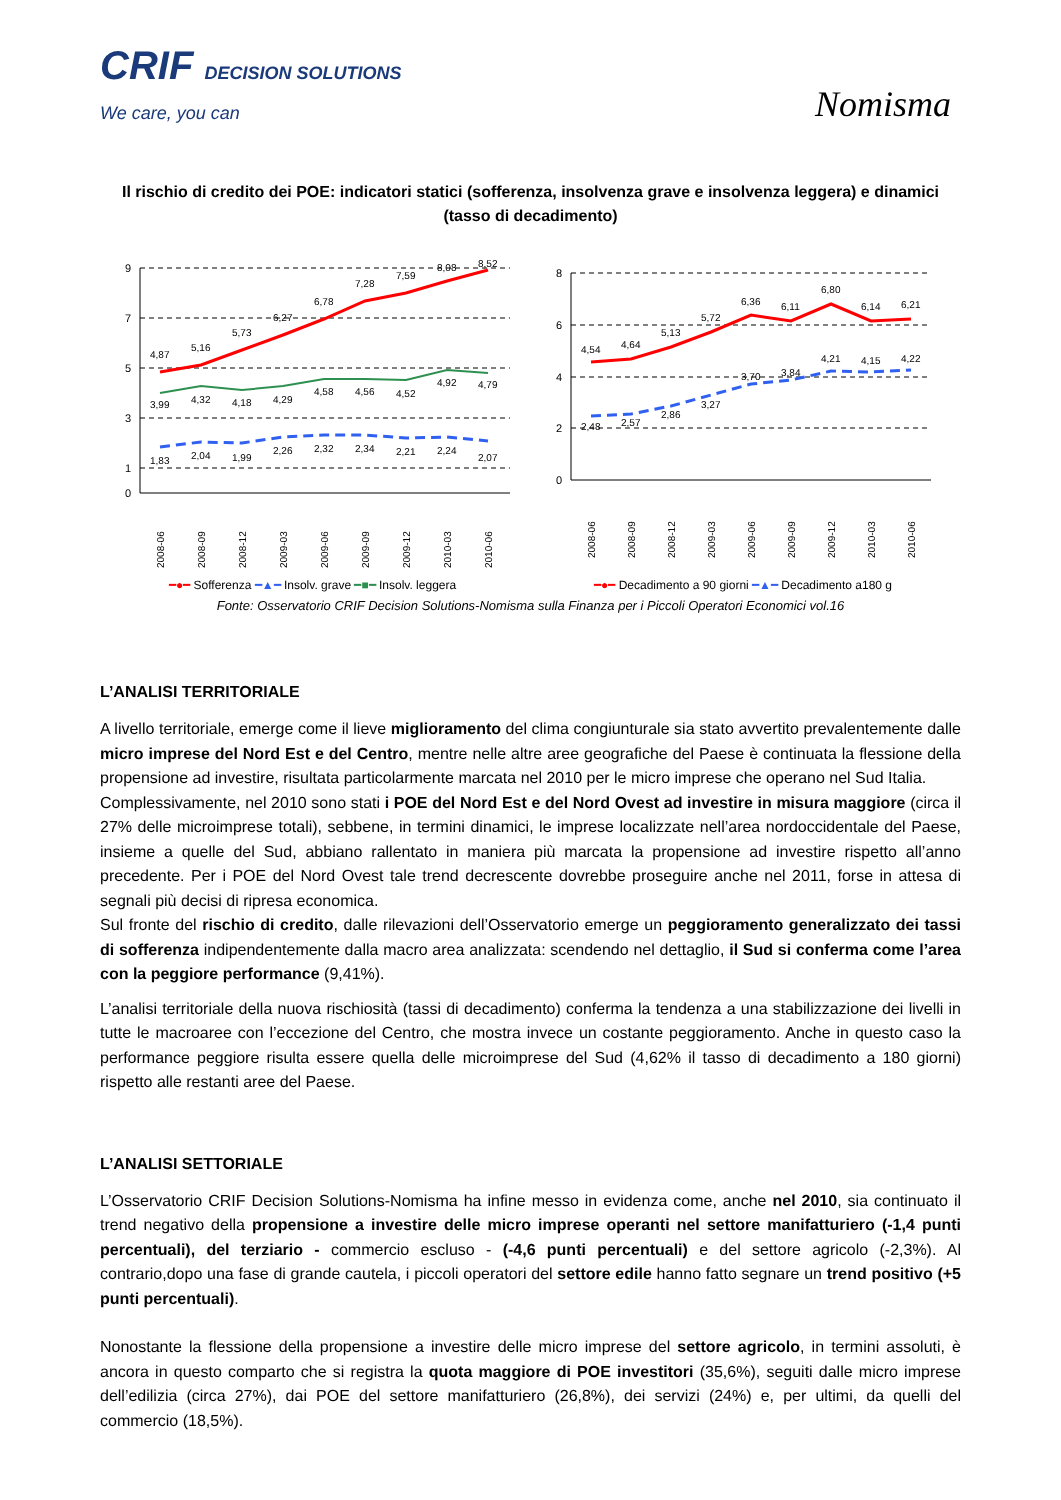CRIF DECISION SOLUTIONS
We care, you can
Nomisma
Il rischio di credito dei POE: indicatori statici (sofferenza, insolvenza grave e insolvenza leggera) e dinamici (tasso di decadimento)
9
7
5
3
1
0
4,87
5,16
5,73
6,27
6,78
7,28
7,59
8,08
8,52
3,99
4,32
4,18
4,29
4,58
4,56
4,52
4,92
4,79
1,83
2,04
1,99
2,26
2,32
2,34
2,21
2,24
2,07
2008-06
2008-09
2008-12
2009-03
2009-06
2009-09
2009-12
2010-03
2010-06
8
6
4
2
0
4,54
4,64
5,13
5,72
6,36
6,11
6,80
6,14
6,21
2,48
2,57
2,86
3,27
3,70
3,84
4,21
4,15
4,22
2008-06
2008-09
2008-12
2009-03
2009-06
2009-09
2009-12
2010-03
2010-06
━●━ Sofferenza ━▲━ Insolv. grave ━■━ Insolv. leggera ━●━ Decadimento a 90 giorni ━▲━ Decadimento a180 g
Fonte: Osservatorio CRIF Decision Solutions-Nomisma sulla Finanza per i Piccoli Operatori Economici vol.16
L’ANALISI TERRITORIALE
A livello territoriale, emerge come il lieve miglioramento del clima congiunturale sia stato avvertito prevalentemente dalle micro imprese del Nord Est e del Centro, mentre nelle altre aree geografiche del Paese è continuata la flessione della propensione ad investire, risultata particolarmente marcata nel 2010 per le micro imprese che operano nel Sud Italia.
Complessivamente, nel 2010 sono stati i POE del Nord Est e del Nord Ovest ad investire in misura maggiore (circa il 27% delle microimprese totali), sebbene, in termini dinamici, le imprese localizzate nell’area nordoccidentale del Paese, insieme a quelle del Sud, abbiano rallentato in maniera più marcata la propensione ad investire rispetto all’anno precedente. Per i POE del Nord Ovest tale trend decrescente dovrebbe proseguire anche nel 2011, forse in attesa di segnali più decisi di ripresa economica.
Sul fronte del rischio di credito, dalle rilevazioni dell’Osservatorio emerge un peggioramento generalizzato dei tassi di sofferenza indipendentemente dalla macro area analizzata: scendendo nel dettaglio, il Sud si conferma come l’area con la peggiore performance (9,41%).
L’analisi territoriale della nuova rischiosità (tassi di decadimento) conferma la tendenza a una stabilizzazione dei livelli in tutte le macroaree con l’eccezione del Centro, che mostra invece un costante peggioramento. Anche in questo caso la performance peggiore risulta essere quella delle microimprese del Sud (4,62% il tasso di decadimento a 180 giorni) rispetto alle restanti aree del Paese.
L’ANALISI SETTORIALE
L’Osservatorio CRIF Decision Solutions-Nomisma ha infine messo in evidenza come, anche nel 2010, sia continuato il trend negativo della propensione a investire delle micro imprese operanti nel settore manifatturiero (-1,4 punti percentuali), del terziario - commercio escluso - (-4,6 punti percentuali) e del settore agricolo (-2,3%). Al contrario,dopo una fase di grande cautela, i piccoli operatori del settore edile hanno fatto segnare un trend positivo (+5 punti percentuali).
Nonostante la flessione della propensione a investire delle micro imprese del settore agricolo, in termini assoluti, è ancora in questo comparto che si registra la quota maggiore di POE investitori (35,6%), seguiti dalle micro imprese dell’edilizia (circa 27%), dai POE del settore manifatturiero (26,8%), dei servizi (24%) e, per ultimi, da quelli del commercio (18,5%).